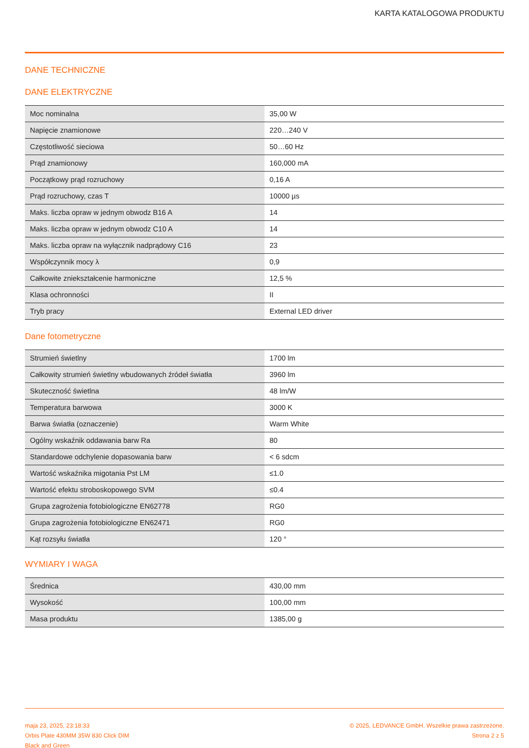KARTA KATALOGOWA PRODUKTU
DANE TECHNICZNE
DANE ELEKTRYCZNE
| Moc nominalna | 35,00 W |
| Napięcie znamionowe | 220…240 V |
| Częstotliwość sieciowa | 50…60 Hz |
| Prąd znamionowy | 160,000 mA |
| Początkowy prąd rozruchowy | 0,16 A |
| Prąd rozruchowy, czas T | 10000 µs |
| Maks. liczba opraw w jednym obwodz B16 A | 14 |
| Maks. liczba opraw w jednym obwodz C10 A | 14 |
| Maks. liczba opraw na wyłącznik nadprądowy C16 | 23 |
| Współczynnik mocy λ | 0,9 |
| Całkowite zniekształcenie harmoniczne | 12,5 % |
| Klasa ochronności | II |
| Tryb pracy | External LED driver |
Dane fotometryczne
| Strumień świetlny | 1700 lm |
| Całkowity strumień świetlny wbudowanych źródeł światła | 3960 lm |
| Skuteczność świetlna | 48 lm/W |
| Temperatura barwowa | 3000 K |
| Barwa światła (oznaczenie) | Warm White |
| Ogólny wskaźnik oddawania barw Ra | 80 |
| Standardowe odchylenie dopasowania barw | < 6 sdcm |
| Wartość wskaźnika migotania Pst LM | ≤1.0 |
| Wartość efektu stroboskopowego SVM | ≤0.4 |
| Grupa zagrożenia fotobiologiczne EN62778 | RG0 |
| Grupa zagrożenia fotobiologiczne EN62471 | RG0 |
| Kąt rozsyłu światła | 120 ° |
WYMIARY I WAGA
| Średnica | 430,00 mm |
| Wysokość | 100,00 mm |
| Masa produktu | 1385,00 g |
maja 23, 2025, 23:18:33
Orbis Plate 430MM 35W 830 Click DIM
Black and Green
© 2025, LEDVANCE GmbH. Wszelkie prawa zastrzeżone.
Strona 2 z 5